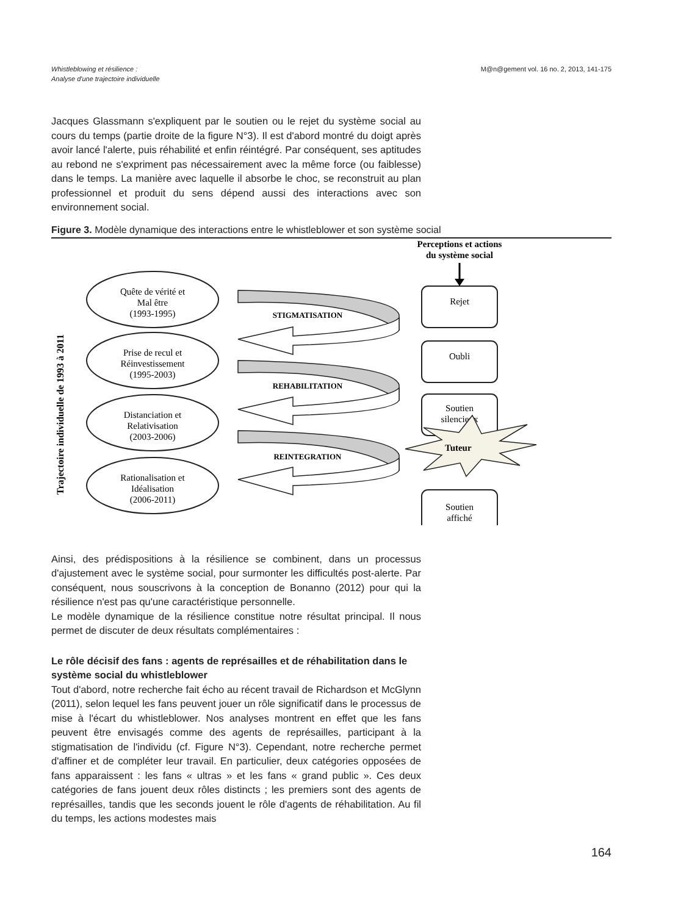Whistleblowing et résilience :
Analyse d'une trajectoire individuelle
M@n@gement vol. 16 no. 2, 2013, 141-175
Jacques Glassmann s'expliquent par le soutien ou le rejet du système social au cours du temps (partie droite de la figure N°3). Il est d'abord montré du doigt après avoir lancé l'alerte, puis réhabilité et enfin réintégré. Par conséquent, ses aptitudes au rebond ne s'expriment pas nécessairement avec la même force (ou faiblesse) dans le temps. La manière avec laquelle il absorbe le choc, se reconstruit au plan professionnel et produit du sens dépend aussi des interactions avec son environnement social.
Figure 3. Modèle dynamique des interactions entre le whistleblower et son système social
Trajectoire individuelle de 1993 à 2011
Quête de vérité et
Mal être
(1993-1995)
Prise de recul et
Réinvestissement
(1995-2003)
Distanciation et
Relativisation
(2003-2006)
Rationalisation et
Idéalisation
(2006-2011)
Perceptions et actions
du système social
Rejet
Oubli
Soutien
silencieux
Soutien
affiché
STIGMATISATION
REHABILITATION
REINTEGRATION
Tuteur
Ainsi, des prédispositions à la résilience se combinent, dans un processus d'ajustement avec le système social, pour surmonter les difficultés post-alerte. Par conséquent, nous souscrivons à la conception de Bonanno (2012) pour qui la résilience n'est pas qu'une caractéristique personnelle.
Le modèle dynamique de la résilience constitue notre résultat principal. Il nous permet de discuter de deux résultats complémentaires :
Le rôle décisif des fans : agents de représailles et de réhabilitation dans le système social du whistleblower
Tout d'abord, notre recherche fait écho au récent travail de Richardson et McGlynn (2011), selon lequel les fans peuvent jouer un rôle significatif dans le processus de mise à l'écart du whistleblower. Nos analyses montrent en effet que les fans peuvent être envisagés comme des agents de représailles, participant à la stigmatisation de l'individu (cf. Figure N°3). Cependant, notre recherche permet d'affiner et de compléter leur travail. En particulier, deux catégories opposées de fans apparaissent : les fans « ultras » et les fans « grand public ». Ces deux catégories de fans jouent deux rôles distincts ; les premiers sont des agents de représailles, tandis que les seconds jouent le rôle d'agents de réhabilitation. Au fil du temps, les actions modestes mais
164